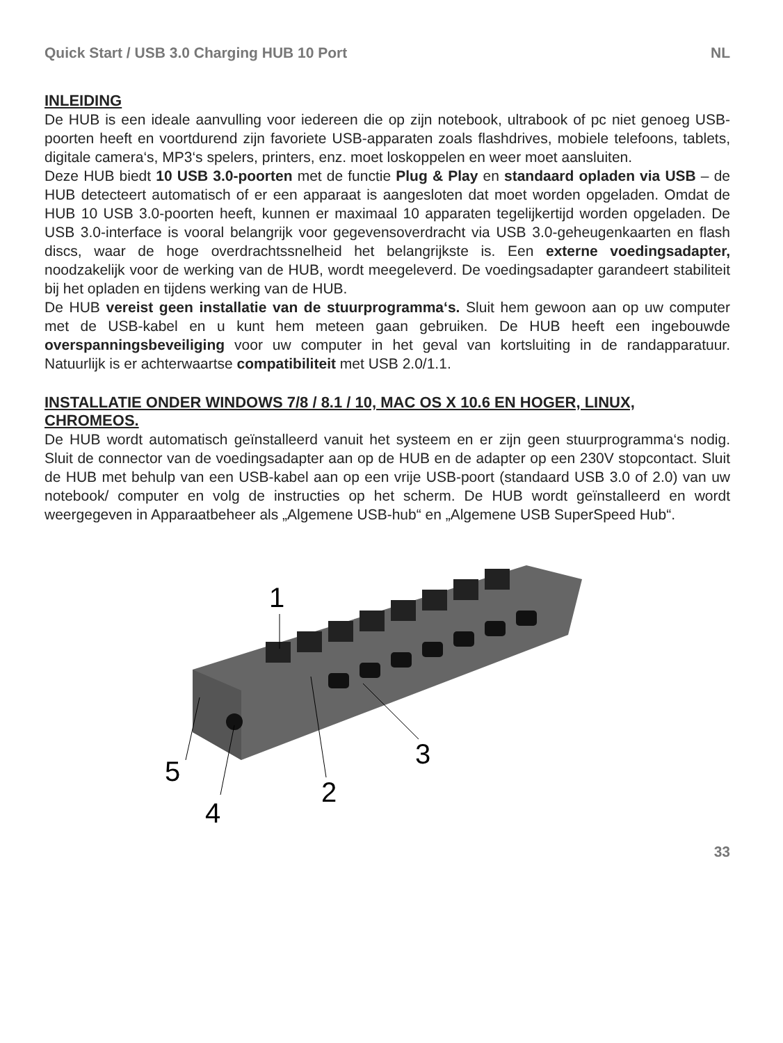Quick Start / USB 3.0 Charging HUB 10 Port NL
INLEIDING
De HUB is een ideale aanvulling voor iedereen die op zijn notebook, ultrabook of pc niet genoeg USB-poorten heeft en voortdurend zijn favoriete USB-apparaten zoals flashdrives, mobiele telefoons, tablets, digitale camera‘s, MP3‘s spelers, printers, enz. moet loskoppelen en weer moet aansluiten.
Deze HUB biedt 10 USB 3.0-poorten met de functie Plug & Play en standaard opladen via USB – de HUB detecteert automatisch of er een apparaat is aangesloten dat moet worden opgeladen. Omdat de HUB 10 USB 3.0-poorten heeft, kunnen er maximaal 10 apparaten tegelijkertijd worden opgeladen. De USB 3.0-interface is vooral belangrijk voor gegevensoverdracht via USB 3.0-geheugenkaarten en flash discs, waar de hoge overdrachtssnelheid het belangrijkste is. Een externe voedingsadapter, noodzakelijk voor de werking van de HUB, wordt meegeleverd. De voedingsadapter garandeert stabiliteit bij het opladen en tijdens werking van de HUB.
De HUB vereist geen installatie van de stuurprogramma‘s. Sluit hem gewoon aan op uw computer met de USB-kabel en u kunt hem meteen gaan gebruiken. De HUB heeft een ingebouwde overspanningsbeveiliging voor uw computer in het geval van kortsluiting in de randapparatuur. Natuurlijk is er achterwaartse compatibiliteit met USB 2.0/1.1.
INSTALLATIE ONDER WINDOWS 7/8 / 8.1 / 10, MAC OS X 10.6 EN HOGER, LINUX, CHROMEOS.
De HUB wordt automatisch geïnstalleerd vanuit het systeem en er zijn geen stuurprogramma‘s nodig. Sluit de connector van de voedingsadapter aan op de HUB en de adapter op een 230V stopcontact. Sluit de HUB met behulp van een USB-kabel aan op een vrije USB-poort (standaard USB 3.0 of 2.0) van uw notebook/ computer en volg de instructies op het scherm. De HUB wordt geïnstalleerd en wordt weergegeven in Apparaatbeheer als „Algemene USB-hub“ en „Algemene USB SuperSpeed Hub“.
1
2
3
4
5
33